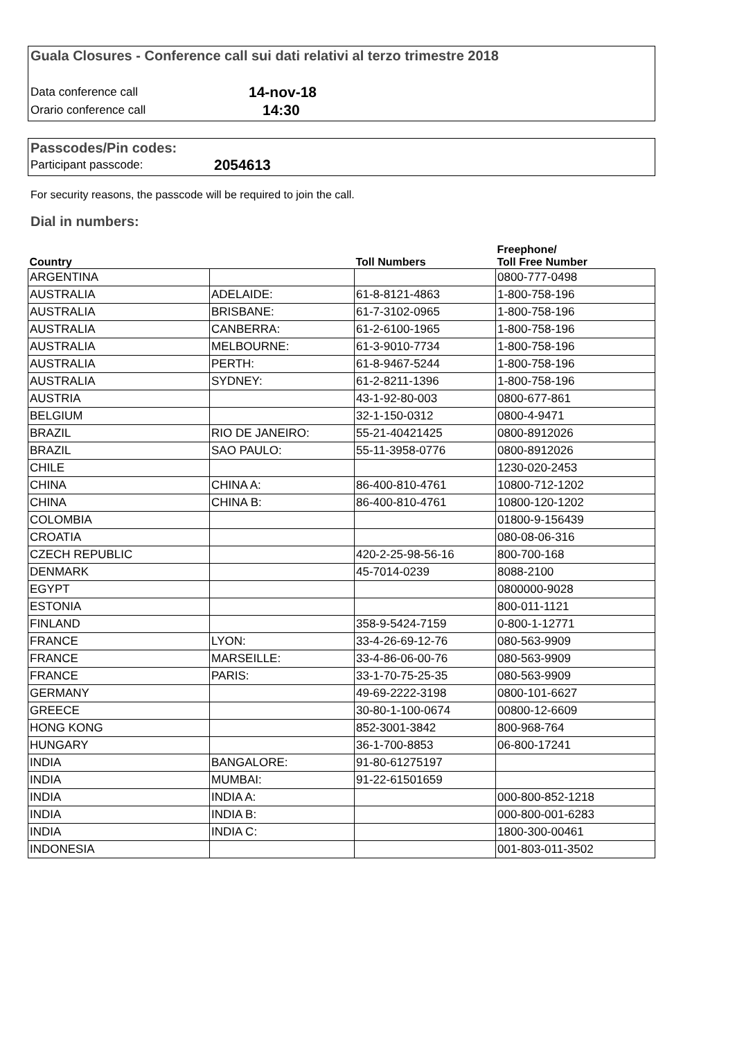Guala Closures - Conference call sui dati relativi al terzo trimestre 2018
Data conference call 14-nov-18
Orario conference call 14:30
Passcodes/Pin codes:
Participant passcode: 2054613
For security reasons, the passcode will be required to join the call.
Dial in numbers:
| Country | | Toll Numbers | Freephone/ Toll Free Number |
| --- | --- | --- | --- |
| ARGENTINA | | | 0800-777-0498 |
| AUSTRALIA | ADELAIDE: | 61-8-8121-4863 | 1-800-758-196 |
| AUSTRALIA | BRISBANE: | 61-7-3102-0965 | 1-800-758-196 |
| AUSTRALIA | CANBERRA: | 61-2-6100-1965 | 1-800-758-196 |
| AUSTRALIA | MELBOURNE: | 61-3-9010-7734 | 1-800-758-196 |
| AUSTRALIA | PERTH: | 61-8-9467-5244 | 1-800-758-196 |
| AUSTRALIA | SYDNEY: | 61-2-8211-1396 | 1-800-758-196 |
| AUSTRIA | | 43-1-92-80-003 | 0800-677-861 |
| BELGIUM | | 32-1-150-0312 | 0800-4-9471 |
| BRAZIL | RIO DE JANEIRO: | 55-21-40421425 | 0800-8912026 |
| BRAZIL | SAO PAULO: | 55-11-3958-0776 | 0800-8912026 |
| CHILE | | | 1230-020-2453 |
| CHINA | CHINA A: | 86-400-810-4761 | 10800-712-1202 |
| CHINA | CHINA B: | 86-400-810-4761 | 10800-120-1202 |
| COLOMBIA | | | 01800-9-156439 |
| CROATIA | | | 080-08-06-316 |
| CZECH REPUBLIC | | 420-2-25-98-56-16 | 800-700-168 |
| DENMARK | | 45-7014-0239 | 8088-2100 |
| EGYPT | | | 0800000-9028 |
| ESTONIA | | | 800-011-1121 |
| FINLAND | | 358-9-5424-7159 | 0-800-1-12771 |
| FRANCE | LYON: | 33-4-26-69-12-76 | 080-563-9909 |
| FRANCE | MARSEILLE: | 33-4-86-06-00-76 | 080-563-9909 |
| FRANCE | PARIS: | 33-1-70-75-25-35 | 080-563-9909 |
| GERMANY | | 49-69-2222-3198 | 0800-101-6627 |
| GREECE | | 30-80-1-100-0674 | 00800-12-6609 |
| HONG KONG | | 852-3001-3842 | 800-968-764 |
| HUNGARY | | 36-1-700-8853 | 06-800-17241 |
| INDIA | BANGALORE: | 91-80-61275197 | |
| INDIA | MUMBAI: | 91-22-61501659 | |
| INDIA | INDIA A: | | 000-800-852-1218 |
| INDIA | INDIA B: | | 000-800-001-6283 |
| INDIA | INDIA C: | | 1800-300-00461 |
| INDONESIA | | | 001-803-011-3502 |